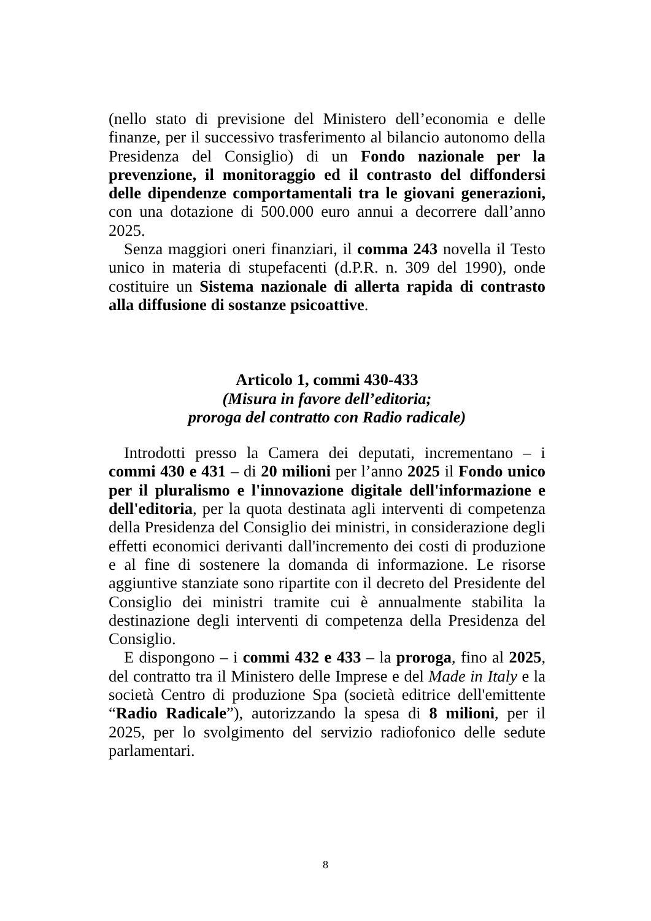(nello stato di previsione del Ministero dell’economia e delle finanze, per il successivo trasferimento al bilancio autonomo della Presidenza del Consiglio) di un Fondo nazionale per la prevenzione, il monitoraggio ed il contrasto del diffondersi delle dipendenze comportamentali tra le giovani generazioni, con una dotazione di 500.000 euro annui a decorrere dall’anno 2025.
Senza maggiori oneri finanziari, il comma 243 novella il Testo unico in materia di stupefacenti (d.P.R. n. 309 del 1990), onde costituire un Sistema nazionale di allerta rapida di contrasto alla diffusione di sostanze psicoattive.
Articolo 1, commi 430-433
(Misura in favore dell’editoria;
proroga del contratto con Radio radicale)
Introdotti presso la Camera dei deputati, incrementano – i commi 430 e 431 – di 20 milioni per l’anno 2025 il Fondo unico per il pluralismo e l'innovazione digitale dell'informazione e dell'editoria, per la quota destinata agli interventi di competenza della Presidenza del Consiglio dei ministri, in considerazione degli effetti economici derivanti dall'incremento dei costi di produzione e al fine di sostenere la domanda di informazione. Le risorse aggiuntive stanziate sono ripartite con il decreto del Presidente del Consiglio dei ministri tramite cui è annualmente stabilita la destinazione degli interventi di competenza della Presidenza del Consiglio.
E dispongono – i commi 432 e 433 – la proroga, fino al 2025, del contratto tra il Ministero delle Imprese e del Made in Italy e la società Centro di produzione Spa (società editrice dell'emittente “Radio Radicale”), autorizzando la spesa di 8 milioni, per il 2025, per lo svolgimento del servizio radiofonico delle sedute parlamentari.
8